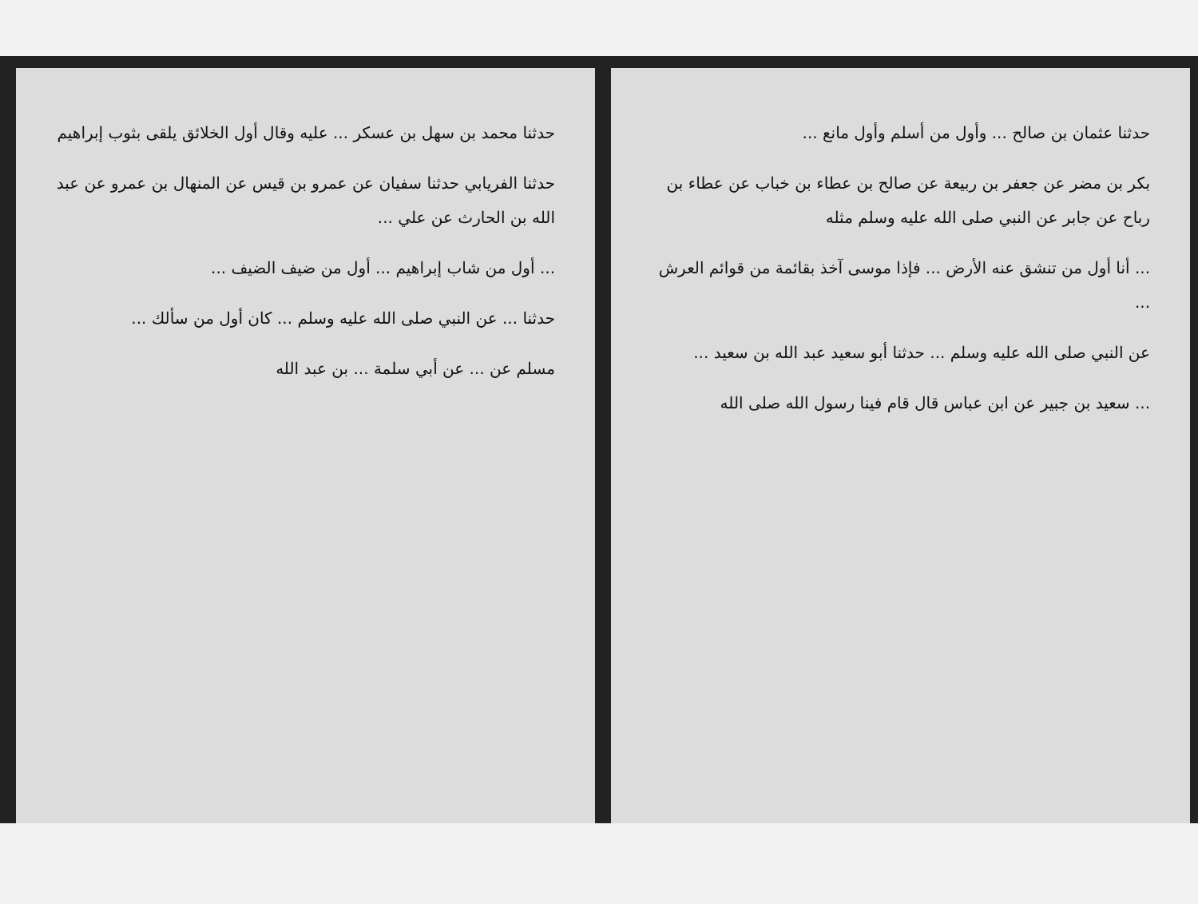حدثنا عثمان بن صالح ... وأول من أسلم وأول مانع ...
بكر بن مضر عن جعفر بن ربيعة عن صالح بن عطاء بن خباب عن عطاء بن رباح عن جابر عن النبي صلى الله عليه وسلم مثله
... أنا أول من تنشق عنه الأرض ... فإذا موسى آخذ بقائمة من قوائم العرش ...
عن النبي صلى الله عليه وسلم ... حدثنا أبو سعيد عبد الله بن سعيد ...
... سعيد بن جبير عن ابن عباس قال قام فينا رسول الله صلى الله
حدثنا محمد بن سهل بن عسكر ... عليه وقال أول الخلائق يلقى بثوب إبراهيم
حدثنا الفريابي حدثنا سفيان عن عمرو بن قيس عن المنهال بن عمرو عن عبد الله بن الحارث عن علي ...
... أول من شاب إبراهيم ... أول من ضيف الضيف ...
حدثنا ... عن النبي صلى الله عليه وسلم ... كان أول من سألك ...
مسلم عن ... عن أبي سلمة ... بن عبد الله